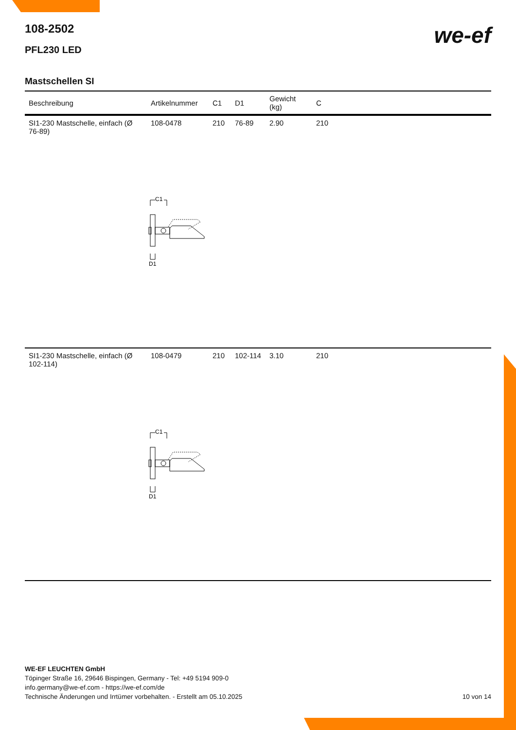we-ef
108-2502
PFL230 LED
Mastschellen SI
| Beschreibung | Artikelnummer | C1 | D1 | Gewicht (kg) | C |
| --- | --- | --- | --- | --- | --- |
| SI1-230 Mastschelle, einfach (Ø 76-89) | 108-0478 C1 D1 | 210 | 76-89 | 2.90 | 210 |
| SI1-230 Mastschelle, einfach (Ø 102-114) | 108-0479 C1 D1 | 210 | 102-114 | 3.10 | 210 |
WE-EF LEUCHTEN GmbH
Töpinger Straße 16, 29646 Bispingen, Germany - Tel: +49 5194 909-0
info.germany@we-ef.com - https://we-ef.com/de
Technische Änderungen und Irrtümer vorbehalten. - Erstellt am 05.10.2025
10 von 14